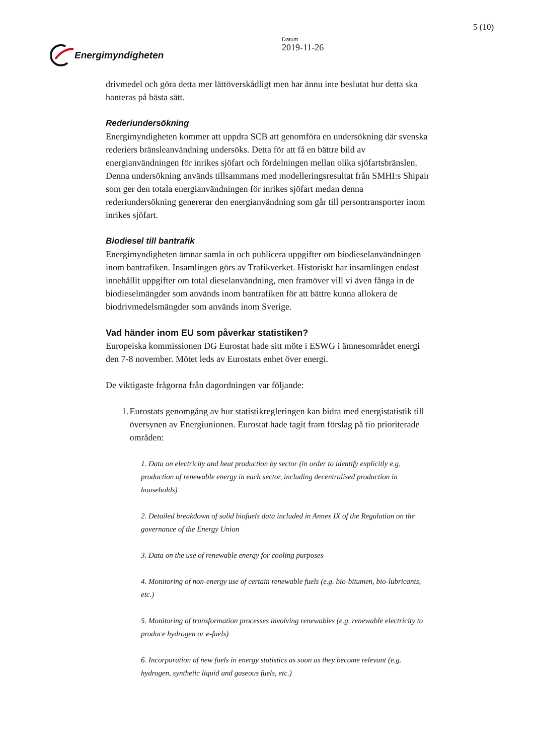Energimyndigheten
Datum
2019-11-26
5 (10)
drivmedel och göra detta mer lättöverskådligt men har ännu inte beslutat hur detta ska hanteras på bästa sätt.
Rederiundersökning
Energimyndigheten kommer att uppdra SCB att genomföra en undersökning där svenska rederiers bränsleanvändning undersöks. Detta för att få en bättre bild av energianvändningen för inrikes sjöfart och fördelningen mellan olika sjöfartsbränslen. Denna undersökning används tillsammans med modelleringsresultat från SMHI:s Shipair som ger den totala energianvändningen för inrikes sjöfart medan denna rederiundersökning genererar den energianvändning som går till persontransporter inom inrikes sjöfart.
Biodiesel till bantrafik
Energimyndigheten ämnar samla in och publicera uppgifter om biodieselanvändningen inom bantrafiken. Insamlingen görs av Trafikverket. Historiskt har insamlingen endast innehållit uppgifter om total dieselanvändning, men framöver vill vi även fånga in de biodieselmängder som används inom bantrafiken för att bättre kunna allokera de biodrivmedelsmängder som används inom Sverige.
Vad händer inom EU som påverkar statistiken?
Europeiska kommissionen DG Eurostat hade sitt möte i ESWG i ämnesområdet energi den 7-8 november. Mötet leds av Eurostats enhet över energi.
De viktigaste frågorna från dagordningen var följande:
1. Eurostats genomgång av hur statistikregleringen kan bidra med energistatistik till översynen av Energiunionen. Eurostat hade tagit fram förslag på tio prioriterade områden:
1. Data on electricity and heat production by sector (in order to identify explicitly e.g. production of renewable energy in each sector, including decentralised production in households)
2. Detailed breakdown of solid biofuels data included in Annex IX of the Regulation on the governance of the Energy Union
3. Data on the use of renewable energy for cooling purposes
4. Monitoring of non-energy use of certain renewable fuels (e.g. bio-bitumen, bio-lubricants, etc.)
5. Monitoring of transformation processes involving renewables (e.g. renewable electricity to produce hydrogen or e-fuels)
6. Incorporation of new fuels in energy statistics as soon as they become relevant (e.g. hydrogen, synthetic liquid and gaseous fuels, etc.)